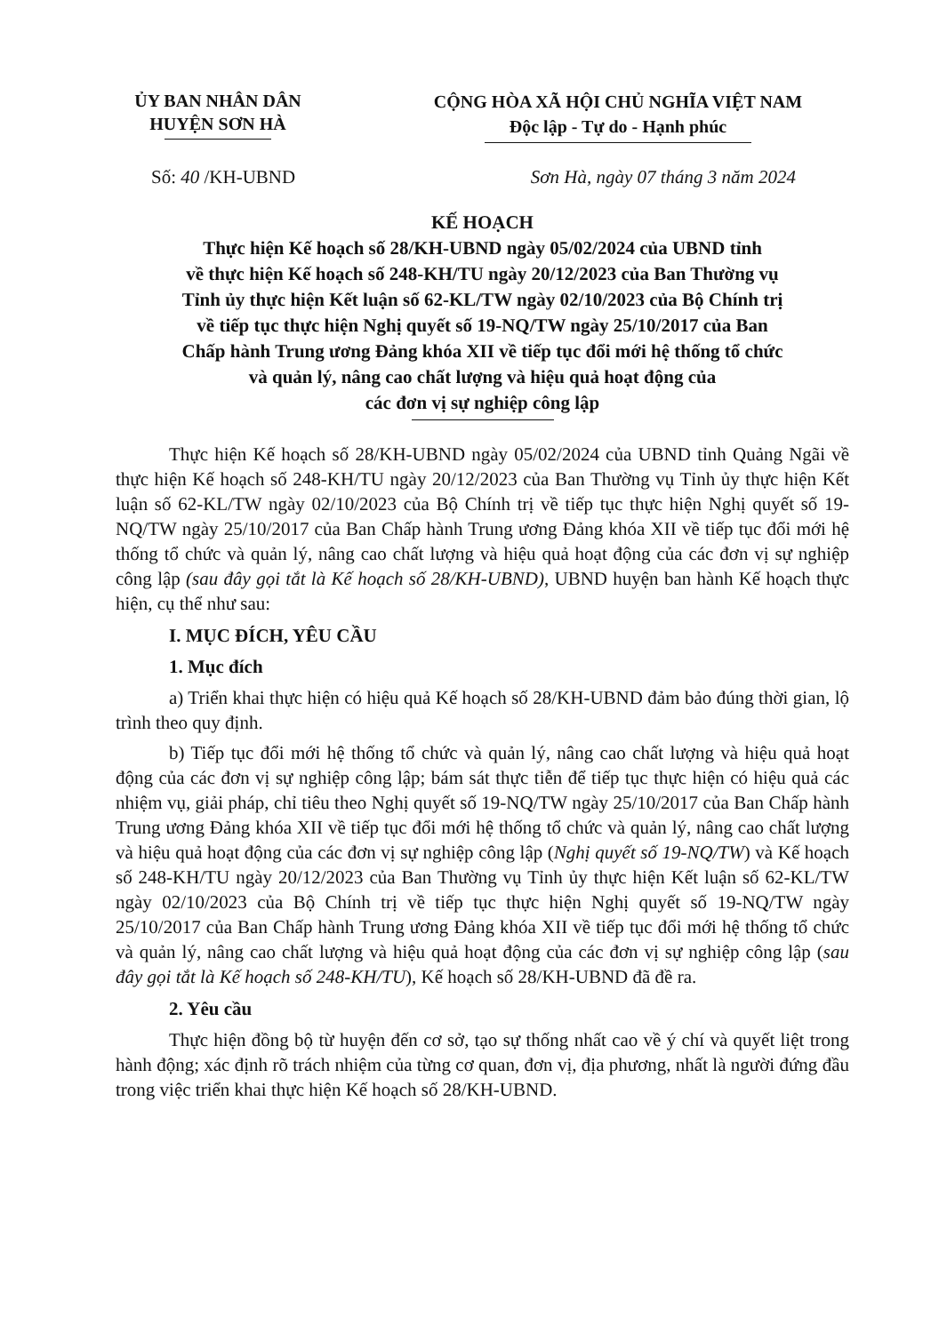ỦY BAN NHÂN DÂN
HUYỆN SƠN HÀ
CỘNG HÒA XÃ HỘI CHỦ NGHĨA VIỆT NAM
Độc lập - Tự do - Hạnh phúc
Số: 40 /KH-UBND Sơn Hà, ngày 07 tháng 3 năm 2024
KẾ HOẠCH
Thực hiện Kế hoạch số 28/KH-UBND ngày 05/02/2024 của UBND tỉnh
về thực hiện Kế hoạch số 248-KH/TU ngày 20/12/2023 của Ban Thường vụ
Tỉnh ủy thực hiện Kết luận số 62-KL/TW ngày 02/10/2023 của Bộ Chính trị
về tiếp tục thực hiện Nghị quyết số 19-NQ/TW ngày 25/10/2017 của Ban
Chấp hành Trung ương Đảng khóa XII về tiếp tục đổi mới hệ thống tổ chức
và quản lý, nâng cao chất lượng và hiệu quả hoạt động của
các đơn vị sự nghiệp công lập
Thực hiện Kế hoạch số 28/KH-UBND ngày 05/02/2024 của UBND tỉnh Quảng Ngãi về thực hiện Kế hoạch số 248-KH/TU ngày 20/12/2023 của Ban Thường vụ Tỉnh ủy thực hiện Kết luận số 62-KL/TW ngày 02/10/2023 của Bộ Chính trị về tiếp tục thực hiện Nghị quyết số 19-NQ/TW ngày 25/10/2017 của Ban Chấp hành Trung ương Đảng khóa XII về tiếp tục đổi mới hệ thống tổ chức và quản lý, nâng cao chất lượng và hiệu quả hoạt động của các đơn vị sự nghiệp công lập (sau đây gọi tắt là Kế hoạch số 28/KH-UBND), UBND huyện ban hành Kế hoạch thực hiện, cụ thể như sau:
I. MỤC ĐÍCH, YÊU CẦU
1. Mục đích
a) Triển khai thực hiện có hiệu quả Kế hoạch số 28/KH-UBND đảm bảo đúng thời gian, lộ trình theo quy định.
b) Tiếp tục đổi mới hệ thống tổ chức và quản lý, nâng cao chất lượng và hiệu quả hoạt động của các đơn vị sự nghiệp công lập; bám sát thực tiễn để tiếp tục thực hiện có hiệu quả các nhiệm vụ, giải pháp, chỉ tiêu theo Nghị quyết số 19-NQ/TW ngày 25/10/2017 của Ban Chấp hành Trung ương Đảng khóa XII về tiếp tục đổi mới hệ thống tổ chức và quản lý, nâng cao chất lượng và hiệu quả hoạt động của các đơn vị sự nghiệp công lập (Nghị quyết số 19-NQ/TW) và Kế hoạch số 248-KH/TU ngày 20/12/2023 của Ban Thường vụ Tỉnh ủy thực hiện Kết luận số 62-KL/TW ngày 02/10/2023 của Bộ Chính trị về tiếp tục thực hiện Nghị quyết số 19-NQ/TW ngày 25/10/2017 của Ban Chấp hành Trung ương Đảng khóa XII về tiếp tục đổi mới hệ thống tổ chức và quản lý, nâng cao chất lượng và hiệu quả hoạt động của các đơn vị sự nghiệp công lập (sau đây gọi tắt là Kế hoạch số 248-KH/TU), Kế hoạch số 28/KH-UBND đã đề ra.
2. Yêu cầu
Thực hiện đồng bộ từ huyện đến cơ sở, tạo sự thống nhất cao về ý chí và quyết liệt trong hành động; xác định rõ trách nhiệm của từng cơ quan, đơn vị, địa phương, nhất là người đứng đầu trong việc triển khai thực hiện Kế hoạch số 28/KH-UBND.